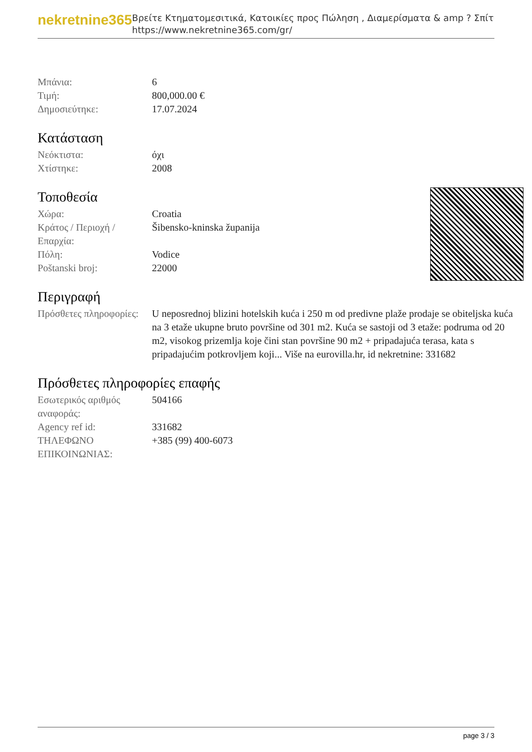nekretnine365
Βρείτε Κτηματομεσιτικά, Κατοικίες προς Πώληση , Διαμερίσματα & amp ? Σπίτι
https://www.nekretnine365.com/gr/
| Μπάνια: | 6 |
| Τιμή: | 800,000.00 € |
| Δημοσιεύτηκε: | 17.07.2024 |
Κατάσταση
| Νεόκτιστα: | όχι |
| Χτίστηκε: | 2008 |
Τοποθεσία
| Χώρα: | Croatia |
| Κράτος / Περιοχή / Επαρχία: | Šibensko-kninska županija |
| Πόλη: | Vodice |
| Poštanski broj: | 22000 |
Περιγραφή
| Πρόσθετες πληροφορίες: | U neposrednoj blizini hotelskih kuća i 250 m od predivne plaže prodaje se obiteljska kuća na 3 etaže ukupne bruto površine od 301 m2. Kuća se sastoji od 3 etaže: podruma od 20 m2, visokog prizemlja koje čini stan površine 90 m2 + pripadajuća terasa, kata s pripadajućim potkrovljem koji... Više na eurovilla.hr, id nekretnine: 331682 |
Πρόσθετες πληροφορίες επαφής
| Εσωτερικός αριθμός αναφοράς: | 504166 |
| Agency ref id: | 331682 |
| ΤΗΛΕΦΩΝΟ ΕΠΙΚΟΙΝΩΝΙΑΣ: | +385 (99) 400-6073 |
page 3 / 3